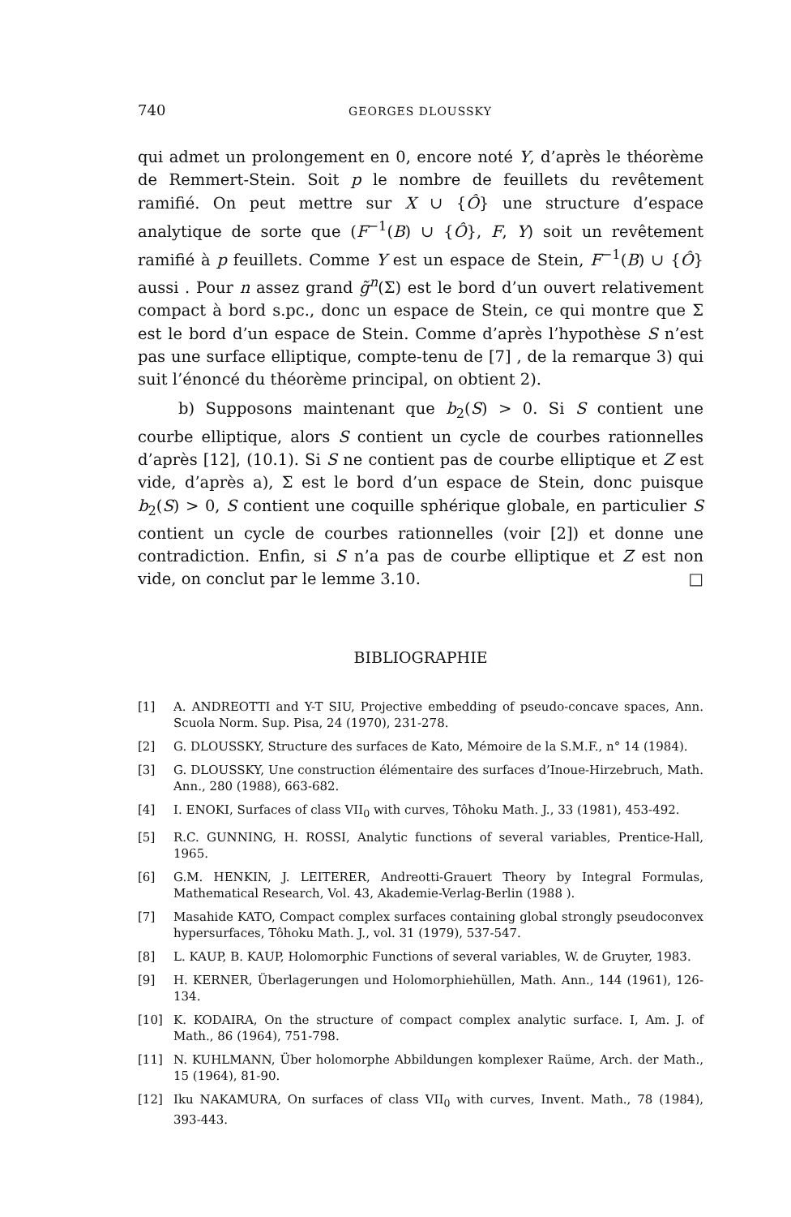740 GEORGES DLOUSSKY
qui admet un prolongement en 0, encore noté Y, d’après le théorème de Remmert-Stein. Soit p le nombre de feuillets du revêtement ramifié. On peut mettre sur X ∪ {Ô} une structure d’espace analytique de sorte que (F<sup>−1</sup>(B) ∪ {Ô}, F, Y) soit un revêtement ramifié à p feuillets. Comme Y est un espace de Stein, F<sup>−1</sup>(B) ∪ {Ô} aussi . Pour n assez grand g̃<sup>n</sup>(Σ) est le bord d’un ouvert relativement compact à bord s.pc., donc un espace de Stein, ce qui montre que Σ est le bord d’un espace de Stein. Comme d’après l’hypothèse S n’est pas une surface elliptique, compte-tenu de [7] , de la remarque 3) qui suit l’énoncé du théorème principal, on obtient 2).
b) Supposons maintenant que b<sub>2</sub>(S) > 0. Si S contient une courbe elliptique, alors S contient un cycle de courbes rationnelles d’après [12], (10.1). Si S ne contient pas de courbe elliptique et Z est vide, d’après a), Σ est le bord d’un espace de Stein, donc puisque b<sub>2</sub>(S) > 0, S contient une coquille sphérique globale, en particulier S contient un cycle de courbes rationnelles (voir [2]) et donne une contradiction. Enfin, si S n’a pas de courbe elliptique et Z est non vide, on conclut par le lemme 3.10. □
BIBLIOGRAPHIE
[1] A. ANDREOTTI and Y-T SIU, Projective embedding of pseudo-concave spaces, Ann. Scuola Norm. Sup. Pisa, 24 (1970), 231-278.
[2] G. DLOUSSKY, Structure des surfaces de Kato, Mémoire de la S.M.F., n° 14 (1984).
[3] G. DLOUSSKY, Une construction élémentaire des surfaces d’Inoue-Hirzebruch, Math. Ann., 280 (1988), 663-682.
[4] I. ENOKI, Surfaces of class VII<sub>0</sub> with curves, Tôhoku Math. J., 33 (1981), 453-492.
[5] R.C. GUNNING, H. ROSSI, Analytic functions of several variables, Prentice-Hall, 1965.
[6] G.M. HENKIN, J. LEITERER, Andreotti-Grauert Theory by Integral Formulas, Mathematical Research, Vol. 43, Akademie-Verlag-Berlin (1988 ).
[7] Masahide KATO, Compact complex surfaces containing global strongly pseudoconvex hypersurfaces, Tôhoku Math. J., vol. 31 (1979), 537-547.
[8] L. KAUP, B. KAUP, Holomorphic Functions of several variables, W. de Gruyter, 1983.
[9] H. KERNER, Überlagerungen und Holomorphiehüllen, Math. Ann., 144 (1961), 126-134.
[10] K. KODAIRA, On the structure of compact complex analytic surface. I, Am. J. of Math., 86 (1964), 751-798.
[11] N. KUHLMANN, Über holomorphe Abbildungen komplexer Raüme, Arch. der Math., 15 (1964), 81-90.
[12] Iku NAKAMURA, On surfaces of class VII<sub>0</sub> with curves, Invent. Math., 78 (1984), 393-443.